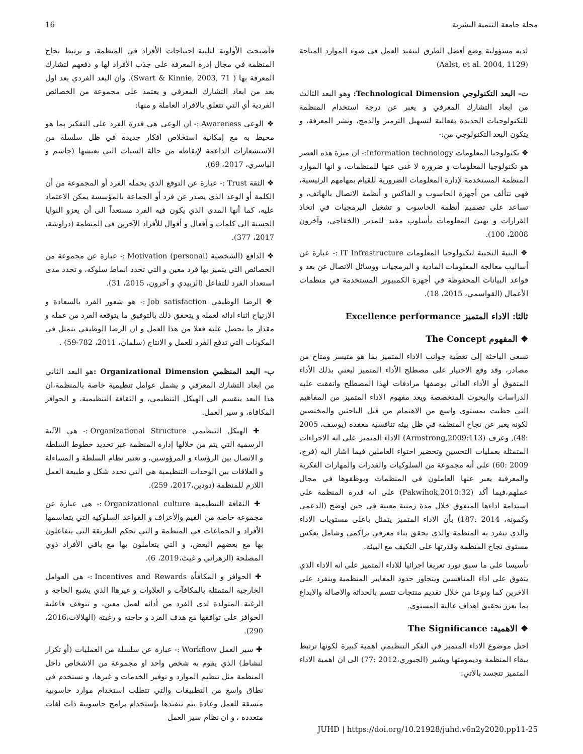16 مجلة جامعة التنمية البشرية
فأصبحت الأولوية لتلبية احتياجات الأفراد في المنظمة، و يرتبط نجاح المنظمة في مجال إدرة المعرفة على جذب الأفراد لها و دفعهم لتشارك المعرفة بها ( Swart & Kinnie, 2003, 71). وان البعد الفردي يعد اول بعد من ابعاد التشارك المعرفي و يعتمد على مجموعة من الخصائص الفردية أي التي تتعلق بالافراد العاملة و منها:
❖ الوعي Awareness :- ان الوعي هي قدرة الفرد على التفكير بما هو محيط به مع إمكانية استخلاص افكار جديدة في ظل سلسلة من الاستشعارات الداعمة لإيقاظه من حالة السبات التي يعيشها (جاسم و الياسري، 2017، 69).
❖ الثقة Trust :- عبارة عن التوقع الذي يحمله الفرد أو المجموعة من أن الكلمة أو الوعد الذي يصدر عن فرد أو الجماعة بالمؤسسة يمكن الاعتماد عليه، كما أنها المدى الذي يكون فيه الفرد مستعداً الى أن يعزو النوايا الحسنة الى كلمات و أفعال و أقوال للأفراد الآخرين في المنظمة (دراوشة، 2017، 377).
❖ الدافع (الشخصية (Motivation (personal :- عبارة عن مجموعة من الخصائص التي يتميز بها فرد معين و التي تحدد انماط سلوكه، و تحدد مدى استعداد الفرد للتفاعل (الزبيدي و آخرون، 2015، 31).
❖ الرضا الوظيفي Job satisfaction :- هو شعور الفرد بالسعادة و الارتياح اثناء ادائه لعمله و يتحقق ذلك بالتوفيق ما يتوقعة الفرد من عمله و مقدار ما يحصل عليه فعلا من هذا العمل و ان الرضا الوظيفي يتمثل في المكونات التي تدفع الفرد للعمل و الانتاج (سلمان، 2011، 782-59) .
ب- البعد المنظمي Organizational Dimension : هو البعد الثاني من ابعاد التشارك المعرفي و يشمل عوامل تنظيمية خاصة بالمنظمة،ان هذا البعد ينقسم الى الهيكل التنظيمي، و الثقافة التنظيمية، و الحوافز المكافاة، و سير العمل.
✚ الهيكل التنظيمي Organizational Structure :- هي الآلية الرسمية التي يتم من خلالها إدارة المنظمة عبر تحديد خطوط السلطة و الاتصال بين الرؤساء و المرؤوسين، و تعتبر نظام السلطة و المساءلة و العلاقات بين الوحدات التنظيمية هي التي تحدد شكل و طبيعة العمل اللازم للمنظمة (دودين،2017، 259).
✚ الثقافة التنظيمية Organizational culture :- هي عبارة عن مجموعة خاصة من القيم والأعراف و القواعد السلوكية التي يتقاسمها الأفراد و الجماعات في المنظمة و التي تحكم الطريقة التي يتفاعلون بها مع بعضهم البعض، و التي يتعاملون بها مع باقي الأفراد ذوي المصلحة (الزهراني و غيث،2019، 6).
✚ الحوافز و المكافأة Incentives and Rewards :- هي العوامل الخارجية المتمثلة بالمكافآت و العلاوات و غيرهاا الذي يشبع الحاجة و الرغبة المتولدة لدى الفرد من أدائه لعمل معين، و تتوقف فاعلية الحوافز على توافقها مع هدف الفرد و حاجته و رغبته (الهلالات،2016، 290).
✚ سير العمل Workflow :- عبارة عن سلسلة من العمليات (أو تكرار لنشاط) الذي يقوم به شخص واحد او مجموعة من الاشخاص داخل المنظمة مثل تنظيم الموارد و توفير الخدمات و غيرها، و تستخدم في نطاق واسع من التطبيقات والتي تتطلب استخدام موارد حاسوبية منسقة للعمل وعادة يتم تنفيذها بإستخدام برامج حاسوبية ذات لغات متعددة ، و ان نظام سير العمل
لديه مسؤولية وضع أفضل الطرق لتنفيذ العمل في ضوء الموارد المتاحة (Aalst, et al. 2004, 1129)
ت- البعد التكنولوجي Technological Dimension: وهو البعد الثالث من ابعاد التشارك المعرفي و يعبر عن درجة استخدام المنظمة للتكنولوجيات الجديدة بفعالية لتسهيل الترميز والدمج، ونشر المعرفة، و يتكون البعد التكنولوجي من:-
❖ تكنولوجيا المعلومات Information technology:- ان ميزة هذه العصر هو تكنولوجيا المعلومات و ضرورة لا غنى عنها للمنظمات، و انها الموارد المنظمة المستخدمة لإدارة المعلومات الضرورية للقيام بمهامهم الرئيسية، فهي تتألف من أجهزة الحاسوب و الفاكس و أنظمة الاتصال بالهاتف، و تساعد على تصميم أنظمة الحاسوب و تشغيل البرمجيات في اتخاذ القرارات و تهيئ المعلومات بأسلوب مفيد للمدير (الخفاجي، وآخرون 2008، 100).
❖ البنية التحتية لتكنولوجيا المعلومات IT Infrastructure :- عبارة عن أساليب معالجة المعلومات المادية و البرمجيات ووسائل الاتصال عن بعد و قواعد البيانات المحفوظة في أجهزة الكمبيوتر المستخدمة في منظمات الأعمال (القواسمي، 2015، 18).
ثالثا: الاداء المتميز Excellence performance
❖ المفهوم The Concept
تسعى الباحثة إلى تغطية جوانب الاداء المتميز بما هو متيسر ومتاح من مصادر، وقد وقع الاختيار على مصطلح الأداء المتميز ليعني بذلك الأداء المتفوق أو الأداء العالي بوصفها مرادفات لهذا المصطلح واتفقت عليه الدراسات والبحوث المتخصصة ويعد مفهوم الاداء المتميز من المفاهيم التي حظيت بمستوى واسع من الاهتمام من قبل الباحثين والمختصين لكونه يعبر عن نجاح المنظمة في ظل بيئة تنافسية معقدة (يوسف، 2005 :48), وعرف (Armstrong,2009:113) الاداء المتميز على انه الاجراءات المتمثلة بعمليات التحسين وتحضير احتواء العاملين فيما اشار اليه (فرج، 2009 :60) على أنه مجموعة من السلوكيات والقدرات والمهارات الفكرية والمعرفية يعبر عنها العاملون في المنظمات ويوظفوها في مجال عملهم،فيما أكد (Pakwihok,2010:32) على انه قدرة المنظمة على استدامة اداءها المتفوق خلال مدة زمنية معينة في حين اوضح (الدعمي وكمونة، 2014 :187) بأن الاداء المتميز يتمثل باعلى مستويات الاداء والذي تنفرد به المنظمة والذي يحقق بناء معرفي تراكمي وشامل يعكس مستوى نجاح المنظمة وقدرتها على التكيف مع البيئة.
تأسيسا على ما سبق نورد تعريفا اجرائيا للاداء المتميز على انه الاداء الذي يتفوق على اداء المنافسين ويتجاوز حدود المعايير المنظمية وينفرد على الاخرين كما ونوعا من خلال تقديم منتجات تتسم بالحداثة والاصالة والابداع بما يعزز تحقيق اهداف عالية المستوى.
❖ الاهمية: The Significance
احتل موضوع الاداء المتميز في الفكر التنظيمي اهمية كبيرة لكونها ترتبط ببقاء المنظمة وديمومتها ويشير (الجبوري،2012 :77) الى ان اهمية الاداء المتميز تتجسد بالاتي:
JUHD | https://doi.org/10.21928/juhd.v6n2y2020.pp11-25